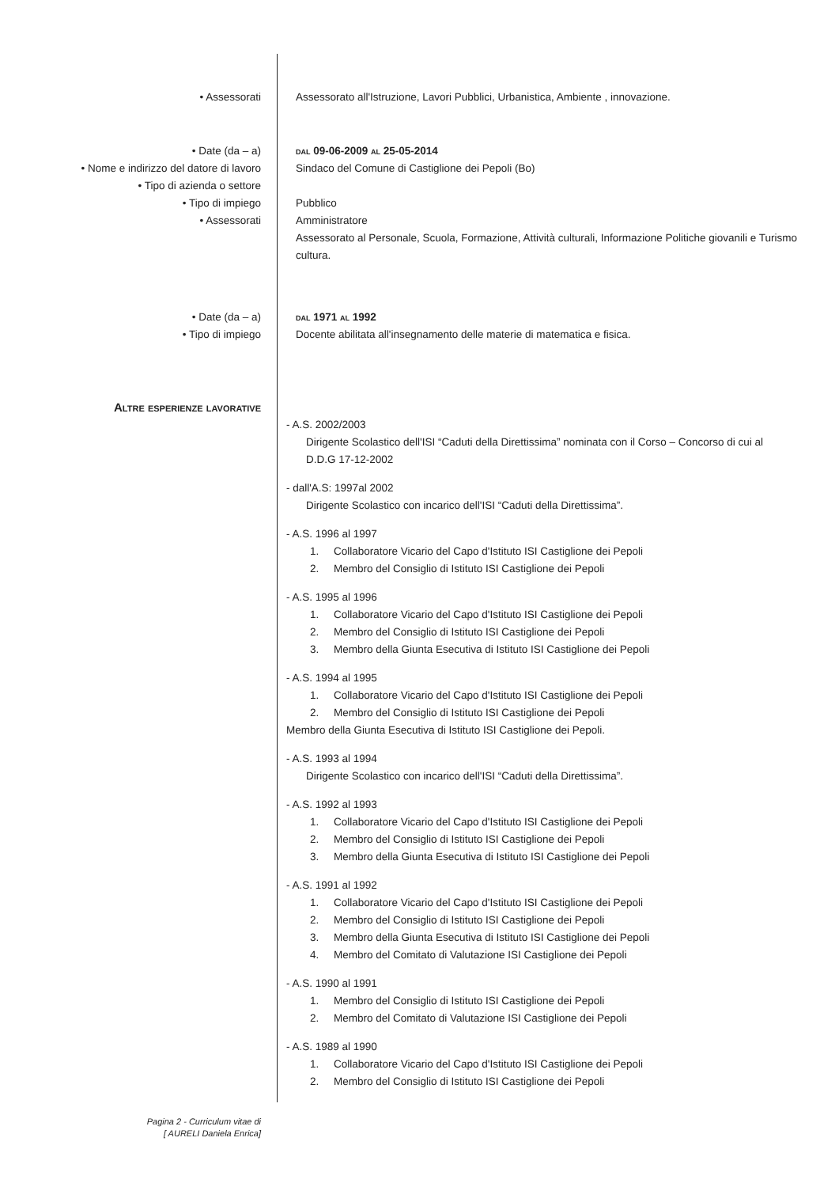• Assessorati Assessorato all'Istruzione, Lavori Pubblici, Urbanistica, Ambiente , innovazione.
• Date (da – a)
• Nome e indirizzo del datore di lavoro
• Tipo di azienda o settore
• Tipo di impiego
• Assessorati
dal 09-06-2009 al 25-05-2014
Sindaco del Comune di Castiglione dei Pepoli (Bo)
Pubblico
Amministratore
Assessorato al Personale, Scuola, Formazione, Attività culturali, Informazione Politiche giovanili e Turismo cultura.
• Date (da – a)
• Tipo di impiego
dal 1971 al 1992
Docente abilitata all'insegnamento delle materie di matematica e fisica.
Altre esperienze lavorative
- A.S. 2002/2003
Dirigente Scolastico dell'ISI “Caduti della Direttissima” nominata con il Corso – Concorso di cui al D.D.G 17-12-2002
- dall'A.S: 1997al 2002
Dirigente Scolastico con incarico dell'ISI “Caduti della Direttissima”.
- A.S. 1996 al 1997
1. Collaboratore Vicario del Capo d'Istituto ISI Castiglione dei Pepoli
2. Membro del Consiglio di Istituto ISI Castiglione dei Pepoli
- A.S. 1995 al 1996
1. Collaboratore Vicario del Capo d'Istituto ISI Castiglione dei Pepoli
2. Membro del Consiglio di Istituto ISI Castiglione dei Pepoli
3. Membro della Giunta Esecutiva di Istituto ISI Castiglione dei Pepoli
- A.S. 1994 al 1995
1. Collaboratore Vicario del Capo d'Istituto ISI Castiglione dei Pepoli
2. Membro del Consiglio di Istituto ISI Castiglione dei Pepoli
Membro della Giunta Esecutiva di Istituto ISI Castiglione dei Pepoli.
- A.S. 1993 al 1994
Dirigente Scolastico con incarico dell'ISI “Caduti della Direttissima”.
- A.S. 1992 al 1993
1. Collaboratore Vicario del Capo d'Istituto ISI Castiglione dei Pepoli
2. Membro del Consiglio di Istituto ISI Castiglione dei Pepoli
3. Membro della Giunta Esecutiva di Istituto ISI Castiglione dei Pepoli
- A.S. 1991 al 1992
1. Collaboratore Vicario del Capo d'Istituto ISI Castiglione dei Pepoli
2. Membro del Consiglio di Istituto ISI Castiglione dei Pepoli
3. Membro della Giunta Esecutiva di Istituto ISI Castiglione dei Pepoli
4. Membro del Comitato di Valutazione ISI Castiglione dei Pepoli
- A.S. 1990 al 1991
1. Membro del Consiglio di Istituto ISI Castiglione dei Pepoli
2. Membro del Comitato di Valutazione ISI Castiglione dei Pepoli
- A.S. 1989 al 1990
1. Collaboratore Vicario del Capo d'Istituto ISI Castiglione dei Pepoli
2. Membro del Consiglio di Istituto ISI Castiglione dei Pepoli
Pagina 2 - Curriculum vitae di
[ AURELI Daniela Enrica]